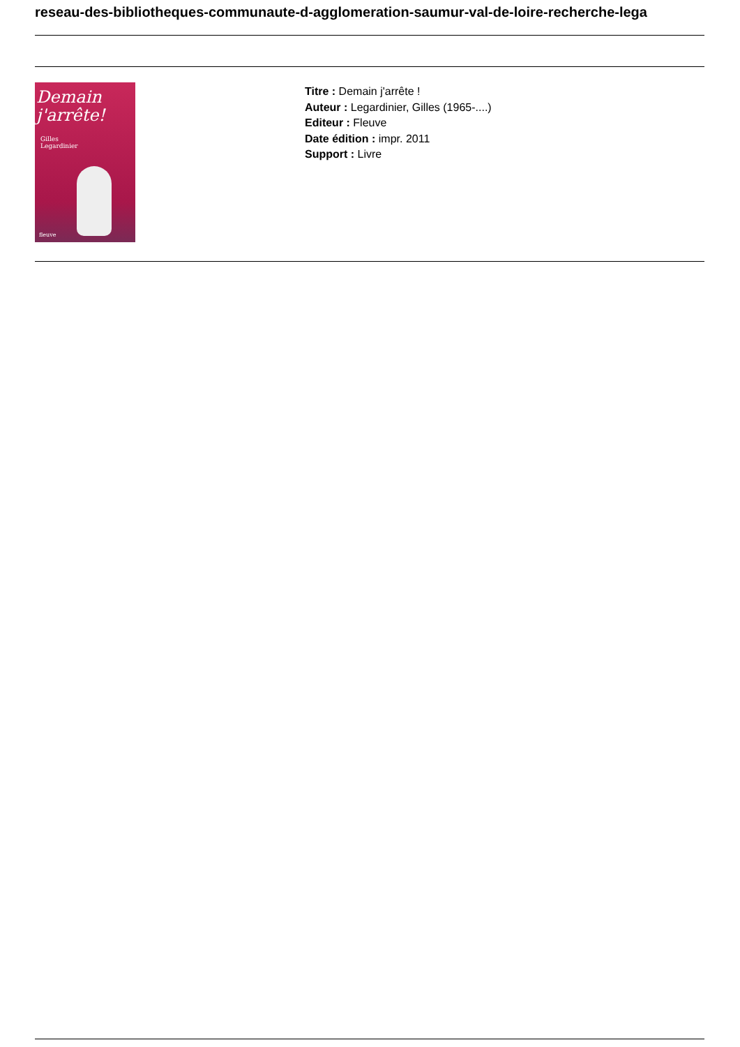reseau-des-bibliotheques-communaute-d-agglomeration-saumur-val-de-loire-recherche-lega
Demain
j'arrête!
Gilles
Legardinier
fleuve
Titre : Demain j'arrête !
Auteur : Legardinier, Gilles (1965-....)
Editeur : Fleuve
Date édition : impr. 2011
Support : Livre